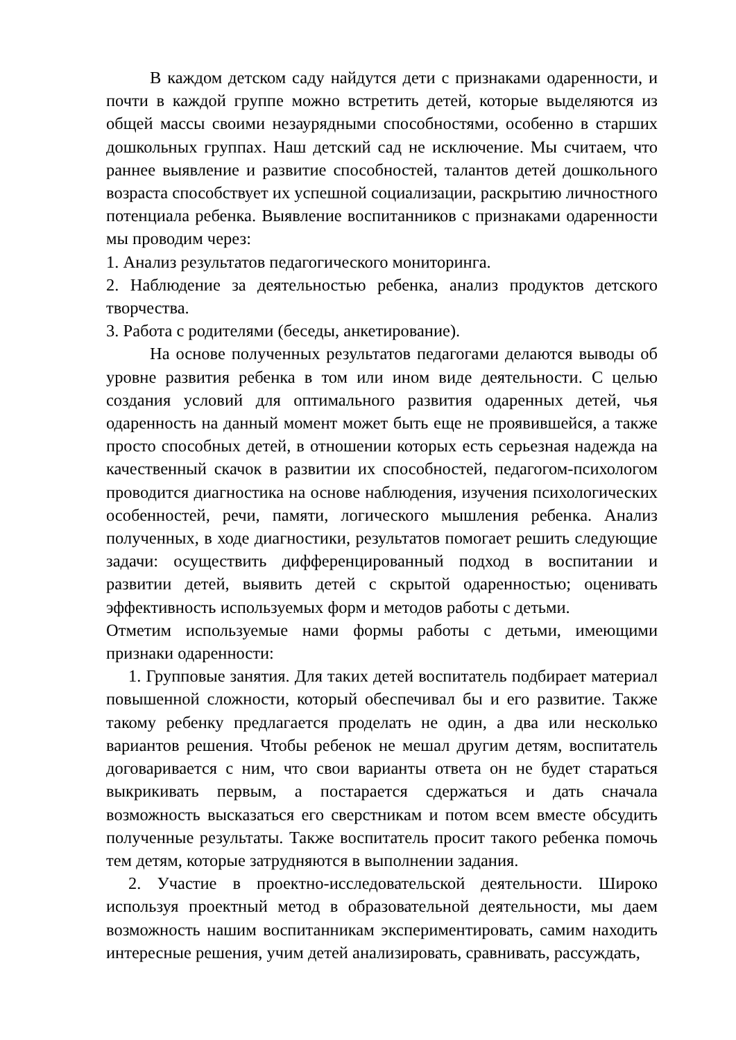В каждом детском саду найдутся дети с признаками одаренности, и почти в каждой группе можно встретить детей, которые выделяются из общей массы своими незаурядными способностями, особенно в старших дошкольных группах. Наш детский сад не исключение. Мы считаем, что раннее выявление и развитие способностей, талантов детей дошкольного возраста способствует их успешной социализации, раскрытию личностного потенциала ребенка. Выявление воспитанников с признаками одаренности мы проводим через:
1. Анализ результатов педагогического мониторинга.
2. Наблюдение за деятельностью ребенка, анализ продуктов детского творчества.
3. Работа с родителями (беседы, анкетирование).
На основе полученных результатов педагогами делаются выводы об уровне развития ребенка в том или ином виде деятельности. С целью создания условий для оптимального развития одаренных детей, чья одаренность на данный момент может быть еще не проявившейся, а также просто способных детей, в отношении которых есть серьезная надежда на качественный скачок в развитии их способностей, педагогом-психологом проводится диагностика на основе наблюдения, изучения психологических особенностей, речи, памяти, логического мышления ребенка. Анализ полученных, в ходе диагностики, результатов помогает решить следующие задачи: осуществить дифференцированный подход в воспитании и развитии детей, выявить детей с скрытой одаренностью; оценивать эффективность используемых форм и методов работы с детьми.
Отметим используемые нами формы работы с детьми, имеющими признаки одаренности:
1. Групповые занятия. Для таких детей воспитатель подбирает материал повышенной сложности, который обеспечивал бы и его развитие. Также такому ребенку предлагается проделать не один, а два или несколько вариантов решения. Чтобы ребенок не мешал другим детям, воспитатель договаривается с ним, что свои варианты ответа он не будет стараться выкрикивать первым, а постарается сдержаться и дать сначала возможность высказаться его сверстникам и потом всем вместе обсудить полученные результаты. Также воспитатель просит такого ребенка помочь тем детям, которые затрудняются в выполнении задания.
2. Участие в проектно-исследовательской деятельности. Широко используя проектный метод в образовательной деятельности, мы даем возможность нашим воспитанникам экспериментировать, самим находить интересные решения, учим детей анализировать, сравнивать, рассуждать,